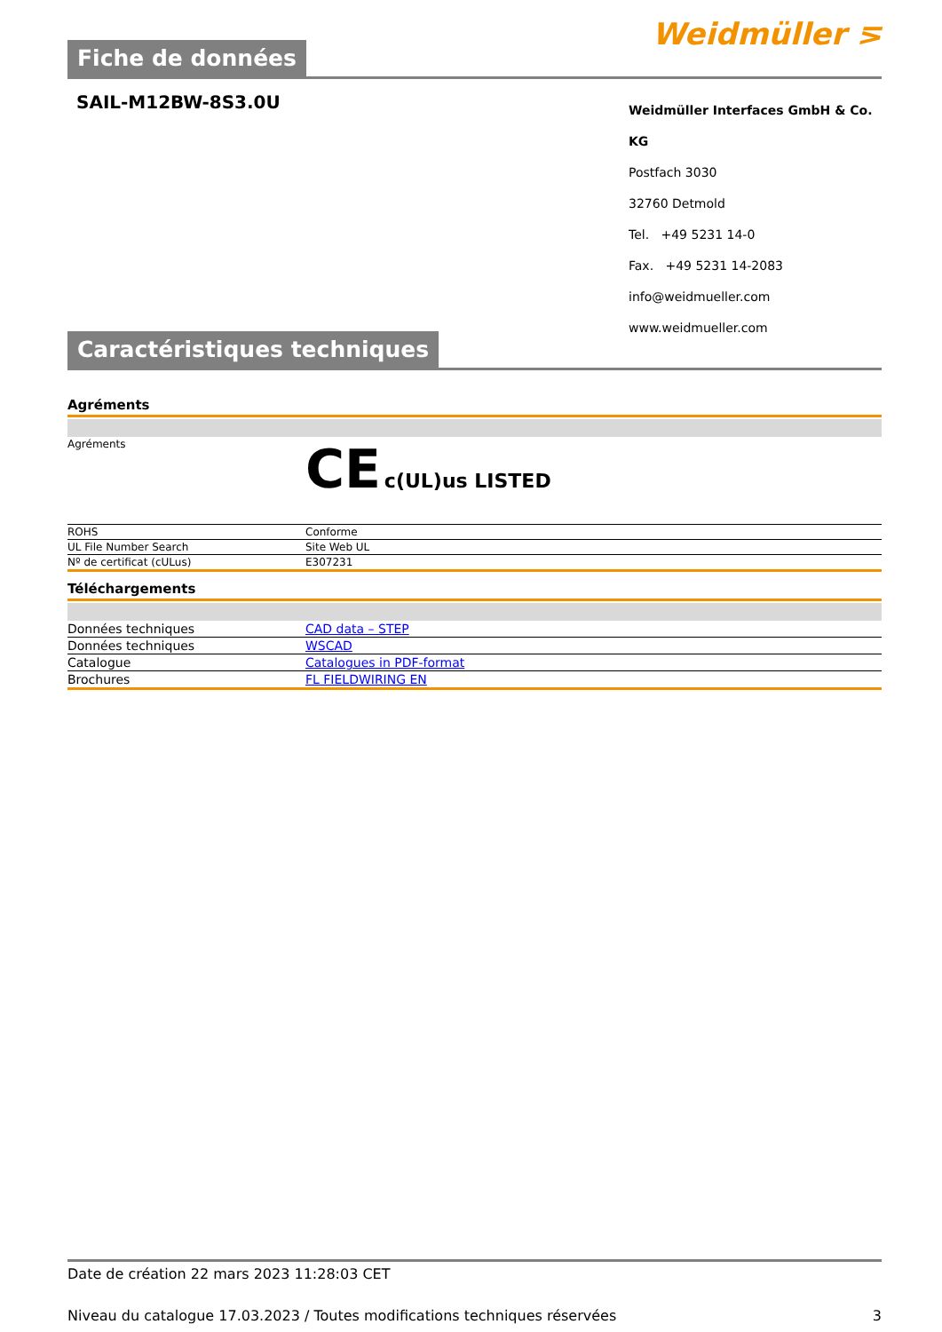Fiche de données
Weidmüller ⋝
SAIL-M12BW-8S3.0U
Weidmüller Interfaces GmbH & Co. KG
Postfach 3030
32760 Detmold
Tel. +49 5231 14-0
Fax. +49 5231 14-2083
info@weidmueller.com
www.weidmueller.com
Caractéristiques techniques
Agréments
| Agréments | CE c(UL)us LISTED |
| ROHS | Conforme |
| UL File Number Search | Site Web UL |
| Nº de certificat (cULus) | E307231 |
Téléchargements
| Données techniques | CAD data – STEP |
| Données techniques | WSCAD |
| Catalogue | Catalogues in PDF-format |
| Brochures | FL FIELDWIRING EN |
Date de création 22 mars 2023 11:28:03 CET
Niveau du catalogue 17.03.2023 / Toutes modifications techniques réservées 3